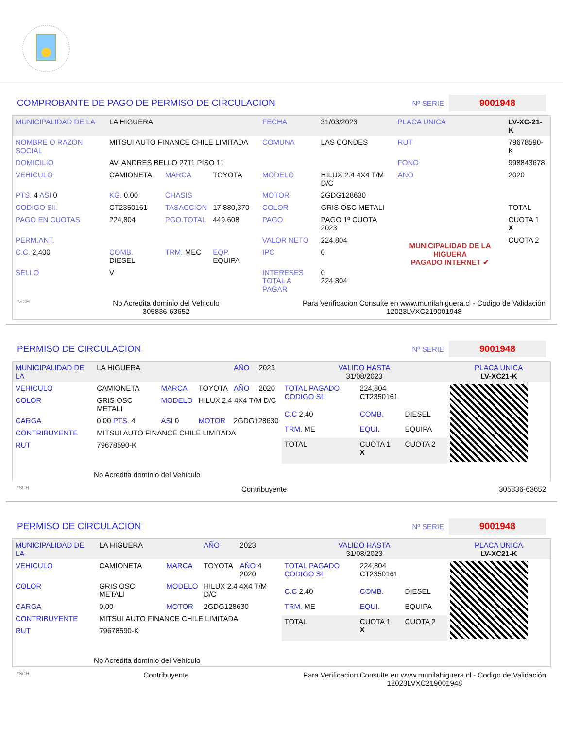COMPROBANTE DE PAGO DE PERMISO DE CIRCULACION
Nº SERIE 9001948
| MUNICIPALIDAD DE LA | LA HIGUERA | | | FECHA | 31/03/2023 | PLACA UNICA | LV-XC-21-K |
| NOMBRE O RAZON SOCIAL | MITSUI AUTO FINANCE CHILE LIMITADA | | | COMUNA | LAS CONDES | RUT | 79678590-K |
| DOMICILIO | AV. ANDRES BELLO 2711 PISO 11 | | | | | FONO | 998843678 |
| VEHICULO | CAMIONETA | MARCA | TOYOTA | MODELO | HILUX 2.4 4X4 T/M D/C | ANO | 2020 |
| PTS. 4 ASI 0 | KG. 0.00 | CHASIS | | MOTOR | 2GDG128630 | | |
| CODIGO SII. | CT2350161 | TASACCION | 17,880,370 | COLOR | GRIS OSC METALI | | TOTAL |
| PAGO EN CUOTAS | 224,804 | PGO.TOTAL | 449,608 | PAGO | PAGO 1º CUOTA 2023 | MUNICIPALIDAD DE LA HIGUERA PAGADO INTERNET ✔ | CUOTA 1 X |
| PERM.ANT. | | | | VALOR NETO | 224,804 | | CUOTA 2 |
| C.C. 2,400 | COMB. DIESEL | TRM. MEC | EQP. EQUIPA | IPC | 0 | | |
| SELLO | V | | | INTERESES TOTAL A PAGAR | 0 224,804 | | |
*SCH No Acredita dominio del Vehiculo
305836-63652 Para Verificacion Consulte en www.munilahiguera.cl - Codigo de Validación
12023LVXC219001948
PERMISO DE CIRCULACION
Nº SERIE 9001948
| MUNICIPALIDAD DE LA | LA HIGUERA | | | AÑO | 2023 |
| VEHICULO | CAMIONETA | MARCA | TOYOTA | AÑO | 2020 |
| COLOR | GRIS OSC METALI | MODELO | HILUX 2.4 4X4 T/M D/C | | |
| CARGA | 0.00 PTS. 4 | ASI 0 | MOTOR | 2GDG128630 | |
| CONTRIBUYENTE | MITSUI AUTO FINANCE CHILE LIMITADA | | | | |
| RUT | 79678590-K | | | | |
| No Acredita dominio del Vehiculo | | | | | |
| VALIDO HASTA 31/08/2023 | | | PLACA UNICA LV-XC21-K |
| TOTAL PAGADO CODIGO SII | 224,804 CT2350161 | | |
| C.C 2,40 | COMB. | DIESEL | |
| TRM. ME | EQUI. | EQUIPA | |
| TOTAL | CUOTA 1 X | CUOTA 2 | |
*SCH Contribuyente 305836-63652
PERMISO DE CIRCULACION
Nº SERIE 9001948
| MUNICIPALIDAD DE LA | LA HIGUERA | | AÑO | 2023 |
| VEHICULO | CAMIONETA | MARCA | TOYOTA | AÑO 4 2020 |
| COLOR | GRIS OSC METALI | MODELO | HILUX 2.4 4X4 T/M D/C | |
| CARGA | 0.00 | MOTOR | 2GDG128630 | |
| CONTRIBUYENTE | MITSUI AUTO FINANCE CHILE LIMITADA | | | |
| RUT | 79678590-K | | | |
| No Acredita dominio del Vehiculo | | | | |
| VALIDO HASTA 31/08/2023 | | | PLACA UNICA LV-XC21-K |
| TOTAL PAGADO CODIGO SII | 224,804 CT2350161 | | |
| C.C 2,40 | COMB. | DIESEL | |
| TRM. ME | EQUI. | EQUIPA | |
| TOTAL | CUOTA 1 X | CUOTA 2 | |
*SCH Contribuyente Para Verificacion Consulte en www.munilahiguera.cl - Codigo de Validación
12023LVXC219001948